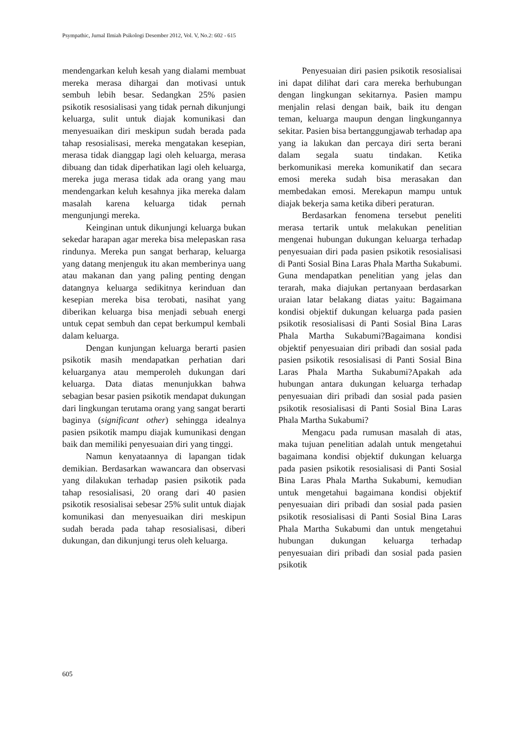Psympathic, Jurnal Ilmiah Psikologi Desember 2012, Vol. V, No.2: 602 - 615
mendengarkan keluh kesah yang dialami membuat mereka merasa dihargai dan motivasi untuk sembuh lebih besar. Sedangkan 25% pasien psikotik resosialisasi yang tidak pernah dikunjungi keluarga, sulit untuk diajak komunikasi dan menyesuaikan diri meskipun sudah berada pada tahap resosialisasi, mereka mengatakan kesepian, merasa tidak dianggap lagi oleh keluarga, merasa dibuang dan tidak diperhatikan lagi oleh keluarga, mereka juga merasa tidak ada orang yang mau mendengarkan keluh kesahnya jika mereka dalam masalah karena keluarga tidak pernah mengunjungi mereka.
Keinginan untuk dikunjungi keluarga bukan sekedar harapan agar mereka bisa melepaskan rasa rindunya. Mereka pun sangat berharap, keluarga yang datang menjenguk itu akan memberinya uang atau makanan dan yang paling penting dengan datangnya keluarga sedikitnya kerinduan dan kesepian mereka bisa terobati, nasihat yang diberikan keluarga bisa menjadi sebuah energi untuk cepat sembuh dan cepat berkumpul kembali dalam keluarga.
Dengan kunjungan keluarga berarti pasien psikotik masih mendapatkan perhatian dari keluarganya atau memperoleh dukungan dari keluarga. Data diatas menunjukkan bahwa sebagian besar pasien psikotik mendapat dukungan dari lingkungan terutama orang yang sangat berarti baginya (significant other) sehingga idealnya pasien psikotik mampu diajak kumunikasi dengan baik dan memiliki penyesuaian diri yang tinggi.
Namun kenyataannya di lapangan tidak demikian. Berdasarkan wawancara dan observasi yang dilakukan terhadap pasien psikotik pada tahap resosialisasi, 20 orang dari 40 pasien psikotik resosialisai sebesar 25% sulit untuk diajak komunikasi dan menyesuaikan diri meskipun sudah berada pada tahap resosialisasi, diberi dukungan, dan dikunjungi terus oleh keluarga.
Penyesuaian diri pasien psikotik resosialisai ini dapat dilihat dari cara mereka berhubungan dengan lingkungan sekitarnya. Pasien mampu menjalin relasi dengan baik, baik itu dengan teman, keluarga maupun dengan lingkungannya sekitar. Pasien bisa bertanggungjawab terhadap apa yang ia lakukan dan percaya diri serta berani dalam segala suatu tindakan. Ketika berkomunikasi mereka komunikatif dan secara emosi mereka sudah bisa merasakan dan membedakan emosi. Merekapun mampu untuk diajak bekerja sama ketika diberi peraturan.
Berdasarkan fenomena tersebut peneliti merasa tertarik untuk melakukan penelitian mengenai hubungan dukungan keluarga terhadap penyesuaian diri pada pasien psikotik resosialisasi di Panti Sosial Bina Laras Phala Martha Sukabumi. Guna mendapatkan penelitian yang jelas dan terarah, maka diajukan pertanyaan berdasarkan uraian latar belakang diatas yaitu: Bagaimana kondisi objektif dukungan keluarga pada pasien psikotik resosialisasi di Panti Sosial Bina Laras Phala Martha Sukabumi?Bagaimana kondisi objektif penyesuaian diri pribadi dan sosial pada pasien psikotik resosialisasi di Panti Sosial Bina Laras Phala Martha Sukabumi?Apakah ada hubungan antara dukungan keluarga terhadap penyesuaian diri pribadi dan sosial pada pasien psikotik resosialisasi di Panti Sosial Bina Laras Phala Martha Sukabumi?
Mengacu pada rumusan masalah di atas, maka tujuan penelitian adalah untuk mengetahui bagaimana kondisi objektif dukungan keluarga pada pasien psikotik resosialisasi di Panti Sosial Bina Laras Phala Martha Sukabumi, kemudian untuk mengetahui bagaimana kondisi objektif penyesuaian diri pribadi dan sosial pada pasien psikotik resosialisasi di Panti Sosial Bina Laras Phala Martha Sukabumi dan untuk mengetahui hubungan dukungan keluarga terhadap penyesuaian diri pribadi dan sosial pada pasien psikotik
605